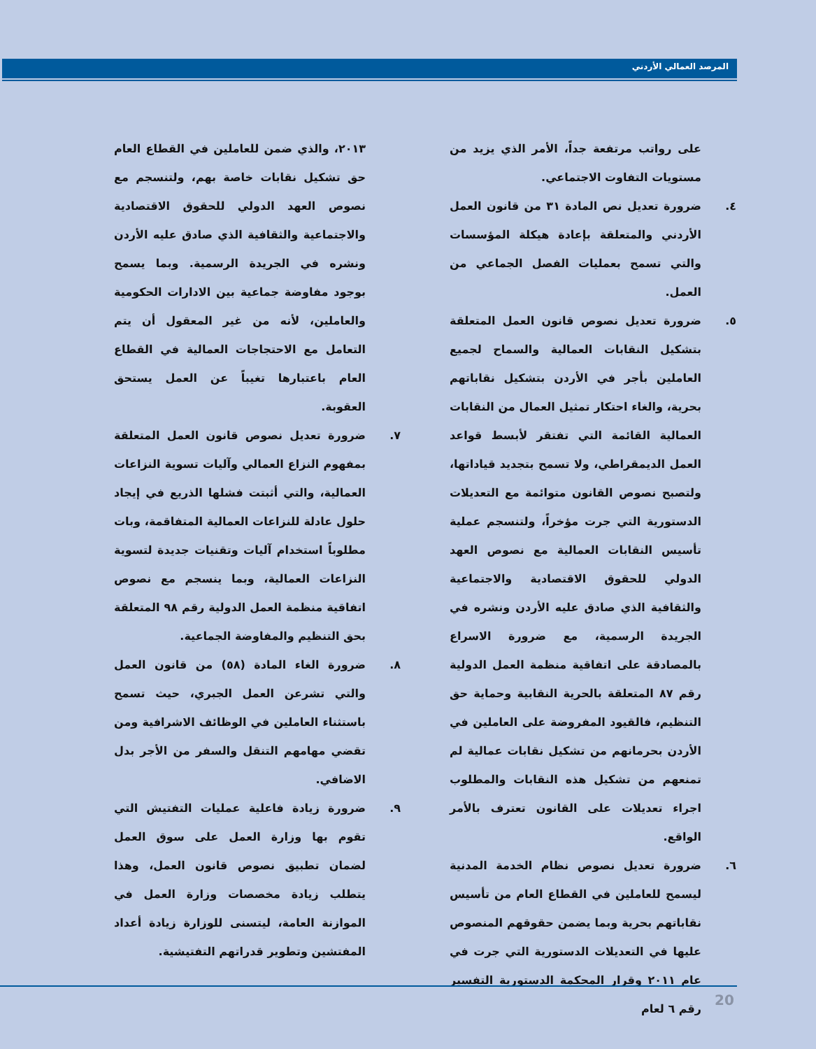المرصد العمالي الأردني
على رواتب مرتفعة جداً، الأمر الذي يزيد من مستويات التفاوت الاجتماعي.
٤. ضرورة تعديل نص المادة ٣١ من قانون العمل الأردني والمتعلقة بإعادة هيكلة المؤسسات والتي تسمح بعمليات الفصل الجماعي من العمل.
٥. ضرورة تعديل نصوص قانون العمل المتعلقة بتشكيل النقابات العمالية والسماح لجميع العاملين بأجر في الأردن بتشكيل نقاباتهم بحرية، والغاء احتكار تمثيل العمال من النقابات العمالية القائمة التي تفتقر لأبسط قواعد العمل الديمقراطي، ولا تسمح بتجديد قياداتها، ولتصبح نصوص القانون متوائمة مع التعديلات الدستورية التي جرت مؤخراً، ولتنسجم عملية تأسيس النقابات العمالية مع نصوص العهد الدولي للحقوق الاقتصادية والاجتماعية والثقافية الذي صادق عليه الأردن ونشره في الجريدة الرسمية، مع ضرورة الاسراع بالمصادقة على اتفاقية منظمة العمل الدولية رقم ٨٧ المتعلقة بالحرية النقابية وحماية حق التنظيم، فالقيود المفروضة على العاملين في الأردن بحرمانهم من تشكيل نقابات عمالية لم تمنعهم من تشكيل هذه النقابات والمطلوب اجراء تعديلات على القانون تعترف بالأمر الواقع.
٦. ضرورة تعديل نصوص نظام الخدمة المدنية ليسمح للعاملين في القطاع العام من تأسيس نقاباتهم بحرية وبما يضمن حقوقهم المنصوص عليها في التعديلات الدستورية التي جرت في عام ٢٠١١ وقرار المحكمة الدستورية التفسير رقم ٦ لعام
٢٠١٣، والذي ضمن للعاملين في القطاع العام حق تشكيل نقابات خاصة بهم، ولتنسجم مع نصوص العهد الدولي للحقوق الاقتصادية والاجتماعية والثقافية الذي صادق عليه الأردن ونشره في الجريدة الرسمية. وبما يسمح بوجود مفاوضة جماعية بين الادارات الحكومية والعاملين، لأنه من غير المعقول أن يتم التعامل مع الاحتجاجات العمالية في القطاع العام باعتبارها تغيباً عن العمل يستحق العقوبة.
٧. ضرورة تعديل نصوص قانون العمل المتعلقة بمفهوم النزاع العمالي وآليات تسوية النزاعات العمالية، والتي أثبتت فشلها الذريع في إيجاد حلول عادلة للنزاعات العمالية المتفاقمة، وبات مطلوباً استخدام آليات وتقنيات جديدة لتسوية النزاعات العمالية، وبما ينسجم مع نصوص اتفاقية منظمة العمل الدولية رقم ٩٨ المتعلقة بحق التنظيم والمفاوضة الجماعية.
٨. ضرورة الغاء المادة (٥٨) من قانون العمل والتي تشرعن العمل الجبري، حيث تسمح باستثناء العاملين في الوظائف الاشرافية ومن تقضي مهامهم التنقل والسفر من الأجر بدل الاضافي.
٩. ضرورة زيادة فاعلية عمليات التفتيش التي تقوم بها وزارة العمل على سوق العمل لضمان تطبيق نصوص قانون العمل، وهذا يتطلب زيادة مخصصات وزارة العمل في الموازنة العامة، ليتسنى للوزارة زيادة أعداد المفتشين وتطوير قدراتهم التفتيشية.
20